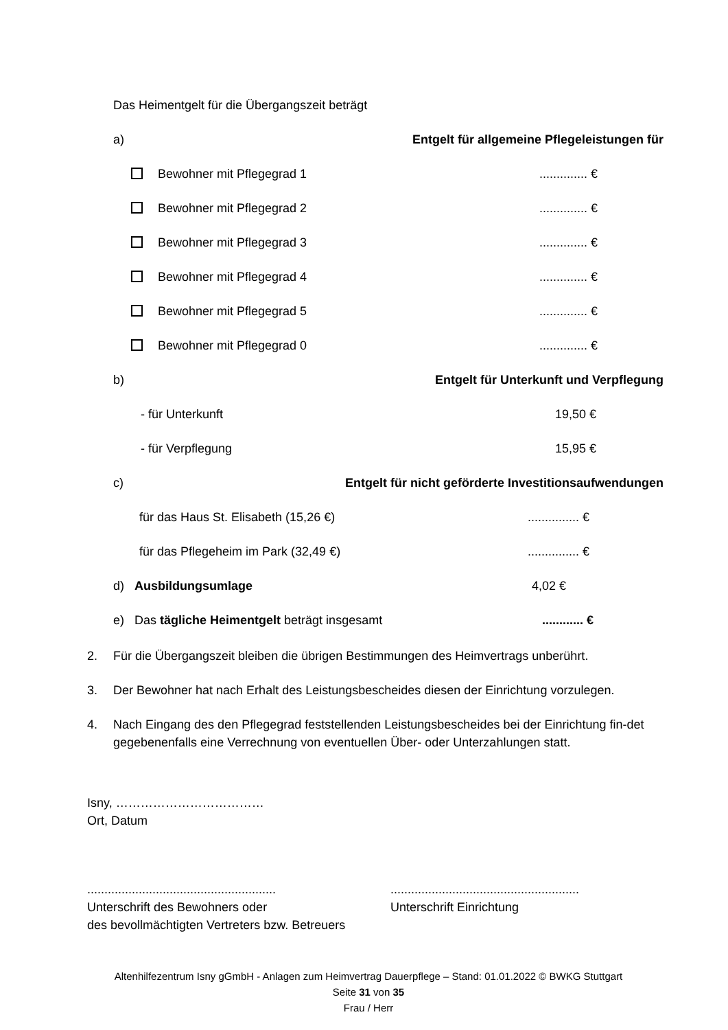Das Heimentgelt für die Übergangszeit beträgt
a) Entgelt für allgemeine Pflegeleistungen für
Bewohner mit Pflegegrad 1.............. €
Bewohner mit Pflegegrad 2.............. €
Bewohner mit Pflegegrad 3.............. €
Bewohner mit Pflegegrad 4.............. €
Bewohner mit Pflegegrad 5.............. €
Bewohner mit Pflegegrad 0.............. €
b) Entgelt für Unterkunft und Verpflegung
- für Unterkunft 19,50 €
- für Verpflegung 15,95 €
c) Entgelt für nicht geförderte Investitionsaufwendungen
für das Haus St. Elisabeth (15,26 €)............... €
für das Pflegeheim im Park (32,49 €)............... €
d) Ausbildungsumlage 4,02 €
e) Das tägliche Heimentgelt beträgt insgesamt............ €
2. Für die Übergangszeit bleiben die übrigen Bestimmungen des Heimvertrags unberührt.
3. Der Bewohner hat nach Erhalt des Leistungsbescheides diesen der Einrichtung vorzulegen.
4. Nach Eingang des den Pflegegrad feststellenden Leistungsbescheides bei der Einrichtung fin-det gegebenenfalls eine Verrechnung von eventuellen Über- oder Unterzahlungen statt.
Isny, ………………………………
Ort, Datum
.......................................................
Unterschrift des Bewohners oder
des bevollmächtigten Vertreters bzw. Betreuers
.......................................................
Unterschrift Einrichtung
Altenhilfezentrum Isny gGmbH - Anlagen zum Heimvertrag Dauerpflege – Stand: 01.01.2022 © BWKG Stuttgart
Seite 31 von 35
Frau / Herr